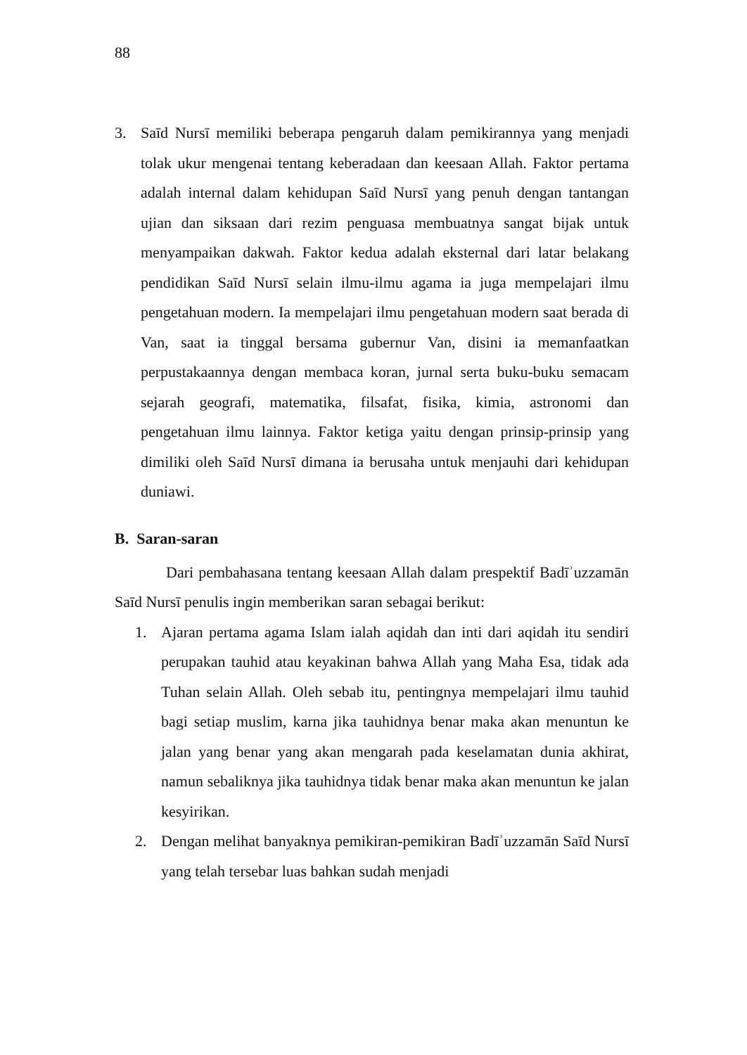88
3. Saīd Nursī memiliki beberapa pengaruh dalam pemikirannya yang menjadi tolak ukur mengenai tentang keberadaan dan keesaan Allah. Faktor pertama adalah internal dalam kehidupan Saīd Nursī yang penuh dengan tantangan ujian dan siksaan dari rezim penguasa membuatnya sangat bijak untuk menyampaikan dakwah. Faktor kedua adalah eksternal dari latar belakang pendidikan Saīd Nursī selain ilmu-ilmu agama ia juga mempelajari ilmu pengetahuan modern. Ia mempelajari ilmu pengetahuan modern saat berada di Van, saat ia tinggal bersama gubernur Van, disini ia memanfaatkan perpustakaannya dengan membaca koran, jurnal serta buku-buku semacam sejarah geografi, matematika, filsafat, fisika, kimia, astronomi dan pengetahuan ilmu lainnya. Faktor ketiga yaitu dengan prinsip-prinsip yang dimiliki oleh Saīd Nursī dimana ia berusaha untuk menjauhi dari kehidupan duniawi.
B. Saran-saran
Dari pembahasana tentang keesaan Allah dalam prespektif Badīʾuzzamān Saīd Nursī penulis ingin memberikan saran sebagai berikut:
1. Ajaran pertama agama Islam ialah aqidah dan inti dari aqidah itu sendiri perupakan tauhid atau keyakinan bahwa Allah yang Maha Esa, tidak ada Tuhan selain Allah. Oleh sebab itu, pentingnya mempelajari ilmu tauhid bagi setiap muslim, karna jika tauhidnya benar maka akan menuntun ke jalan yang benar yang akan mengarah pada keselamatan dunia akhirat, namun sebaliknya jika tauhidnya tidak benar maka akan menuntun ke jalan kesyirikan.
2. Dengan melihat banyaknya pemikiran-pemikiran Badīʾuzzamān Saīd Nursī yang telah tersebar luas bahkan sudah menjadi